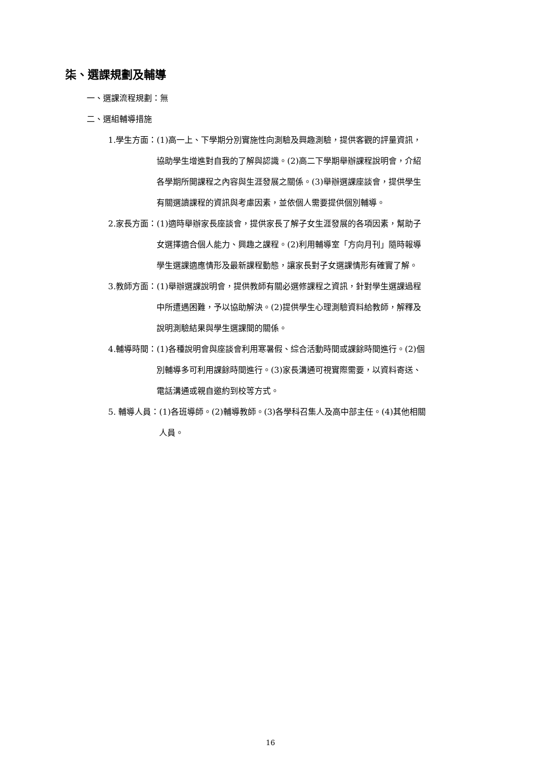柒、選課規劃及輔導
一、選課流程規劃：無
二、選組輔導措施
1.學生方面： (1)高一上、下學期分別實施性向測驗及興趣測驗，提供客觀的評量資訊，協助學生增進對自我的了解與認識。(2)高二下學期舉辦課程說明會，介紹各學期所開課程之內容與生涯發展之關係。(3)舉辦選課座談會，提供學生有關選讀課程的資訊與考慮因素，並依個人需要提供個別輔導。
2.家長方面： (1)適時舉辦家長座談會，提供家長了解子女生涯發展的各項因素，幫助子女選擇適合個人能力、興趣之課程。(2)利用輔導室「方向月刊」隨時報導學生選課適應情形及最新課程動態，讓家長對子女選課情形有確實了解。
3.教師方面： (1)舉辦選課說明會，提供教師有關必選修課程之資訊，針對學生選課過程中所遭遇困難，予以協助解決。(2)提供學生心理測驗資料給教師，解釋及說明測驗結果與學生選課間的關係。
4.輔導時間： (1)各種說明會與座談會利用寒暑假、綜合活動時間或課餘時間進行。(2)個別輔導多可利用課餘時間進行。(3)家長溝通可視實際需要，以資料寄送、電話溝通或親自邀約到校等方式。
5. 輔導人員： (1)各班導師。(2)輔導教師。(3)各學科召集人及高中部主任。(4)其他相關人員。
16